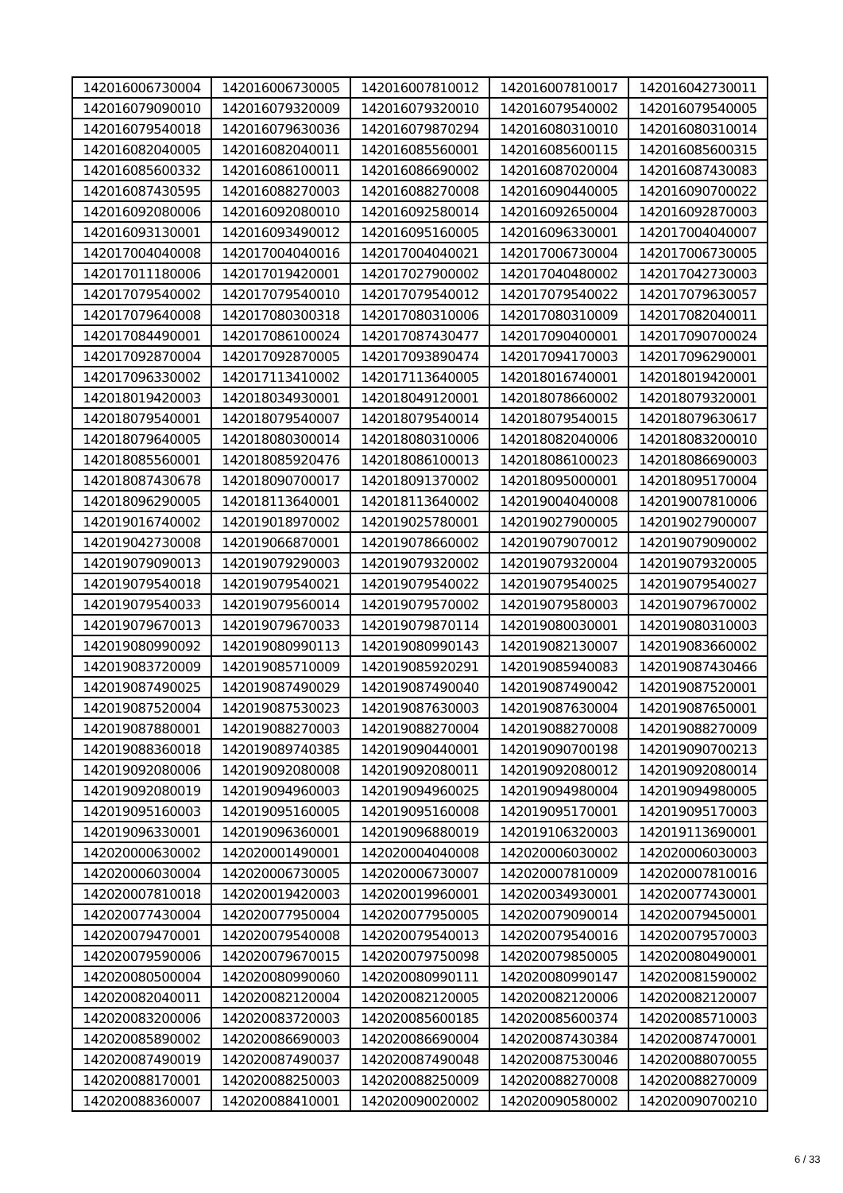| 142016006730004 | 142016006730005 | 142016007810012 | 142016007810017 | 142016042730011 |
| 142016079090010 | 142016079320009 | 142016079320010 | 142016079540002 | 142016079540005 |
| 142016079540018 | 142016079630036 | 142016079870294 | 142016080310010 | 142016080310014 |
| 142016082040005 | 142016082040011 | 142016085560001 | 142016085600115 | 142016085600315 |
| 142016085600332 | 142016086100011 | 142016086690002 | 142016087020004 | 142016087430083 |
| 142016087430595 | 142016088270003 | 142016088270008 | 142016090440005 | 142016090700022 |
| 142016092080006 | 142016092080010 | 142016092580014 | 142016092650004 | 142016092870003 |
| 142016093130001 | 142016093490012 | 142016095160005 | 142016096330001 | 142017004040007 |
| 142017004040008 | 142017004040016 | 142017004040021 | 142017006730004 | 142017006730005 |
| 142017011180006 | 142017019420001 | 142017027900002 | 142017040480002 | 142017042730003 |
| 142017079540002 | 142017079540010 | 142017079540012 | 142017079540022 | 142017079630057 |
| 142017079640008 | 142017080300318 | 142017080310006 | 142017080310009 | 142017082040011 |
| 142017084490001 | 142017086100024 | 142017087430477 | 142017090400001 | 142017090700024 |
| 142017092870004 | 142017092870005 | 142017093890474 | 142017094170003 | 142017096290001 |
| 142017096330002 | 142017113410002 | 142017113640005 | 142018016740001 | 142018019420001 |
| 142018019420003 | 142018034930001 | 142018049120001 | 142018078660002 | 142018079320001 |
| 142018079540001 | 142018079540007 | 142018079540014 | 142018079540015 | 142018079630617 |
| 142018079640005 | 142018080300014 | 142018080310006 | 142018082040006 | 142018083200010 |
| 142018085560001 | 142018085920476 | 142018086100013 | 142018086100023 | 142018086690003 |
| 142018087430678 | 142018090700017 | 142018091370002 | 142018095000001 | 142018095170004 |
| 142018096290005 | 142018113640001 | 142018113640002 | 142019004040008 | 142019007810006 |
| 142019016740002 | 142019018970002 | 142019025780001 | 142019027900005 | 142019027900007 |
| 142019042730008 | 142019066870001 | 142019078660002 | 142019079070012 | 142019079090002 |
| 142019079090013 | 142019079290003 | 142019079320002 | 142019079320004 | 142019079320005 |
| 142019079540018 | 142019079540021 | 142019079540022 | 142019079540025 | 142019079540027 |
| 142019079540033 | 142019079560014 | 142019079570002 | 142019079580003 | 142019079670002 |
| 142019079670013 | 142019079670033 | 142019079870114 | 142019080030001 | 142019080310003 |
| 142019080990092 | 142019080990113 | 142019080990143 | 142019082130007 | 142019083660002 |
| 142019083720009 | 142019085710009 | 142019085920291 | 142019085940083 | 142019087430466 |
| 142019087490025 | 142019087490029 | 142019087490040 | 142019087490042 | 142019087520001 |
| 142019087520004 | 142019087530023 | 142019087630003 | 142019087630004 | 142019087650001 |
| 142019087880001 | 142019088270003 | 142019088270004 | 142019088270008 | 142019088270009 |
| 142019088360018 | 142019089740385 | 142019090440001 | 142019090700198 | 142019090700213 |
| 142019092080006 | 142019092080008 | 142019092080011 | 142019092080012 | 142019092080014 |
| 142019092080019 | 142019094960003 | 142019094960025 | 142019094980004 | 142019094980005 |
| 142019095160003 | 142019095160005 | 142019095160008 | 142019095170001 | 142019095170003 |
| 142019096330001 | 142019096360001 | 142019096880019 | 142019106320003 | 142019113690001 |
| 142020000630002 | 142020001490001 | 142020004040008 | 142020006030002 | 142020006030003 |
| 142020006030004 | 142020006730005 | 142020006730007 | 142020007810009 | 142020007810016 |
| 142020007810018 | 142020019420003 | 142020019960001 | 142020034930001 | 142020077430001 |
| 142020077430004 | 142020077950004 | 142020077950005 | 142020079090014 | 142020079450001 |
| 142020079470001 | 142020079540008 | 142020079540013 | 142020079540016 | 142020079570003 |
| 142020079590006 | 142020079670015 | 142020079750098 | 142020079850005 | 142020080490001 |
| 142020080500004 | 142020080990060 | 142020080990111 | 142020080990147 | 142020081590002 |
| 142020082040011 | 142020082120004 | 142020082120005 | 142020082120006 | 142020082120007 |
| 142020083200006 | 142020083720003 | 142020085600185 | 142020085600374 | 142020085710003 |
| 142020085890002 | 142020086690003 | 142020086690004 | 142020087430384 | 142020087470001 |
| 142020087490019 | 142020087490037 | 142020087490048 | 142020087530046 | 142020088070055 |
| 142020088170001 | 142020088250003 | 142020088250009 | 142020088270008 | 142020088270009 |
| 142020088360007 | 142020088410001 | 142020090020002 | 142020090580002 | 142020090700210 |
6 / 33